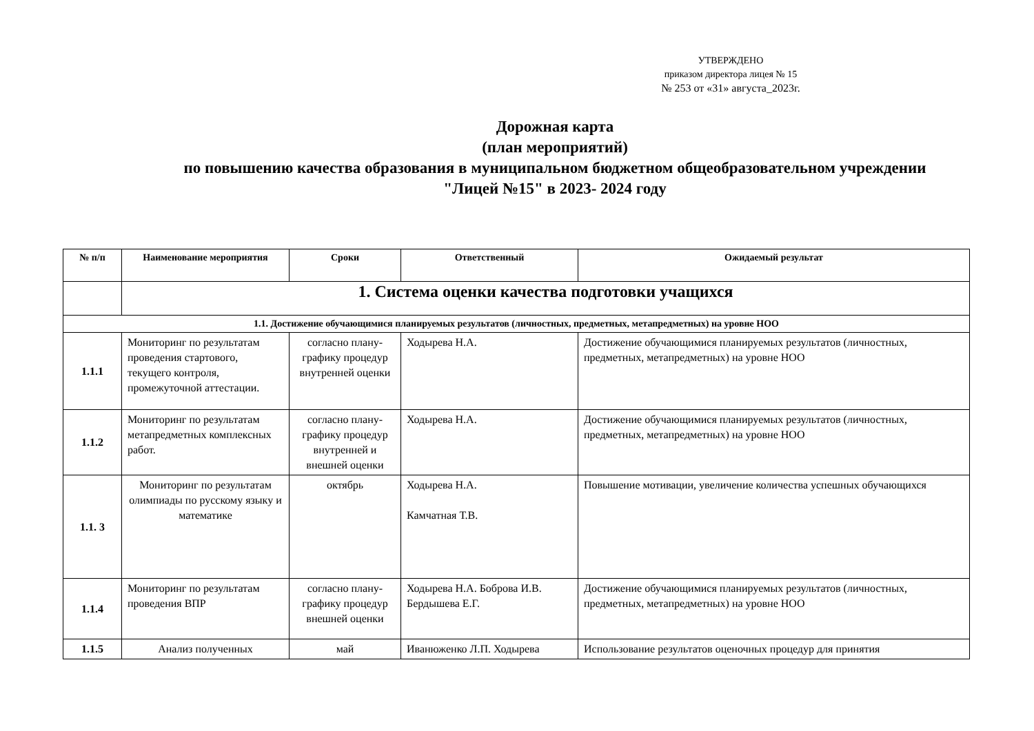УТВЕРЖДЕНО
приказом директора лицея № 15
№ 253 от «31» августа_2023г.
Дорожная карта
(план мероприятий)
по повышению качества образования в муниципальном бюджетном общеобразовательном учреждении
"Лицей №15" в 2023- 2024 году
| № п/п | Наименование мероприятия | Сроки | Ответственный | Ожидаемый результат |
| --- | --- | --- | --- | --- |
| | 1. Система оценки качества подготовки учащихся | | | |
| 1.1. Достижение обучающимися планируемых результатов (личностных, предметных, метапредметных) на уровне НОО | | | | |
| 1.1.1 | Мониторинг по результатам проведения стартового, текущего контроля, промежуточной аттестации. | согласно плану-графику процедур внутренней оценки | Ходырева Н.А. | Достижение обучающимися планируемых результатов (личностных, предметных, метапредметных) на уровне НОО |
| 1.1.2 | Мониторинг по результатам метапредметных комплексных работ. | согласно плану-графику процедур внутренней и внешней оценки | Ходырева Н.А. | Достижение обучающимися планируемых результатов (личностных, предметных, метапредметных) на уровне НОО |
| 1.1. 3 | Мониторинг по результатам олимпиады по русскому языку и математике | октябрь | Ходырева Н.А. Камчатная Т.В. | Повышение мотивации, увеличение количества успешных обучающихся |
| 1.1.4 | Мониторинг по результатам проведения ВПР | согласно плану-графику процедур внешней оценки | Ходырева Н.А. Боброва И.В. Бердышева Е.Г. | Достижение обучающимися планируемых результатов (личностных, предметных, метапредметных) на уровне НОО |
| 1.1.5 | Анализ полученных | май | Иванюженко Л.П. Ходырева | Использование результатов оценочных процедур для принятия |